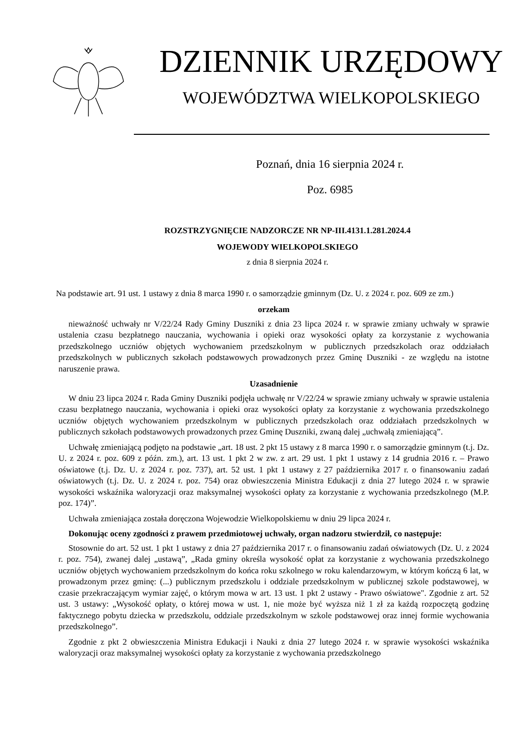DZIENNIK URZĘDOWY
WOJEWÓDZTWA WIELKOPOLSKIEGO
Poznań, dnia 16 sierpnia 2024 r.
Poz. 6985
ROZSTRZYGNIĘCIE NADZORCZE NR NP-III.4131.1.281.2024.4
WOJEWODY WIELKOPOLSKIEGO
z dnia 8 sierpnia 2024 r.
Na podstawie art. 91 ust. 1 ustawy z dnia 8 marca 1990 r. o samorządzie gminnym (Dz. U. z 2024 r. poz. 609 ze zm.)
orzekam
nieważność uchwały nr V/22/24 Rady Gminy Duszniki z dnia 23 lipca 2024 r. w sprawie zmiany uchwały w sprawie ustalenia czasu bezpłatnego nauczania, wychowania i opieki oraz wysokości opłaty za korzystanie z wychowania przedszkolnego uczniów objętych wychowaniem przedszkolnym w publicznych przedszkolach oraz oddziałach przedszkolnych w publicznych szkołach podstawowych prowadzonych przez Gminę Duszniki - ze względu na istotne naruszenie prawa.
Uzasadnienie
W dniu 23 lipca 2024 r. Rada Gminy Duszniki podjęła uchwałę nr V/22/24 w sprawie zmiany uchwały w sprawie ustalenia czasu bezpłatnego nauczania, wychowania i opieki oraz wysokości opłaty za korzystanie z wychowania przedszkolnego uczniów objętych wychowaniem przedszkolnym w publicznych przedszkolach oraz oddziałach przedszkolnych w publicznych szkołach podstawowych prowadzonych przez Gminę Duszniki, zwaną dalej „uchwałą zmieniającą”.
Uchwałę zmieniającą podjęto na podstawie „art. 18 ust. 2 pkt 15 ustawy z 8 marca 1990 r. o samorządzie gminnym (t.j. Dz. U. z 2024 r. poz. 609 z późn. zm.), art. 13 ust. 1 pkt 2 w zw. z art. 29 ust. 1 pkt 1 ustawy z 14 grudnia 2016 r. – Prawo oświatowe (t.j. Dz. U. z 2024 r. poz. 737), art. 52 ust. 1 pkt 1 ustawy z 27 października 2017 r. o finansowaniu zadań oświatowych (t.j. Dz. U. z 2024 r. poz. 754) oraz obwieszczenia Ministra Edukacji z dnia 27 lutego 2024 r. w sprawie wysokości wskaźnika waloryzacji oraz maksymalnej wysokości opłaty za korzystanie z wychowania przedszkolnego (M.P. poz. 174)”.
Uchwała zmieniająca została doręczona Wojewodzie Wielkopolskiemu w dniu 29 lipca 2024 r.
Dokonując oceny zgodności z prawem przedmiotowej uchwały, organ nadzoru stwierdził, co następuje:
Stosownie do art. 52 ust. 1 pkt 1 ustawy z dnia 27 października 2017 r. o finansowaniu zadań oświatowych (Dz. U. z 2024 r. poz. 754), zwanej dalej „ustawą”, „Rada gminy określa wysokość opłat za korzystanie z wychowania przedszkolnego uczniów objętych wychowaniem przedszkolnym do końca roku szkolnego w roku kalendarzowym, w którym kończą 6 lat, w prowadzonym przez gminę: (...) publicznym przedszkolu i oddziale przedszkolnym w publicznej szkole podstawowej, w czasie przekraczającym wymiar zajęć, o którym mowa w art. 13 ust. 1 pkt 2 ustawy - Prawo oświatowe". Zgodnie z art. 52 ust. 3 ustawy: „Wysokość opłaty, o której mowa w ust. 1, nie może być wyższa niż 1 zł za każdą rozpoczętą godzinę faktycznego pobytu dziecka w przedszkolu, oddziale przedszkolnym w szkole podstawowej oraz innej formie wychowania przedszkolnego”.
Zgodnie z pkt 2 obwieszczenia Ministra Edukacji i Nauki z dnia 27 lutego 2024 r. w sprawie wysokości wskaźnika waloryzacji oraz maksymalnej wysokości opłaty za korzystanie z wychowania przedszkolnego